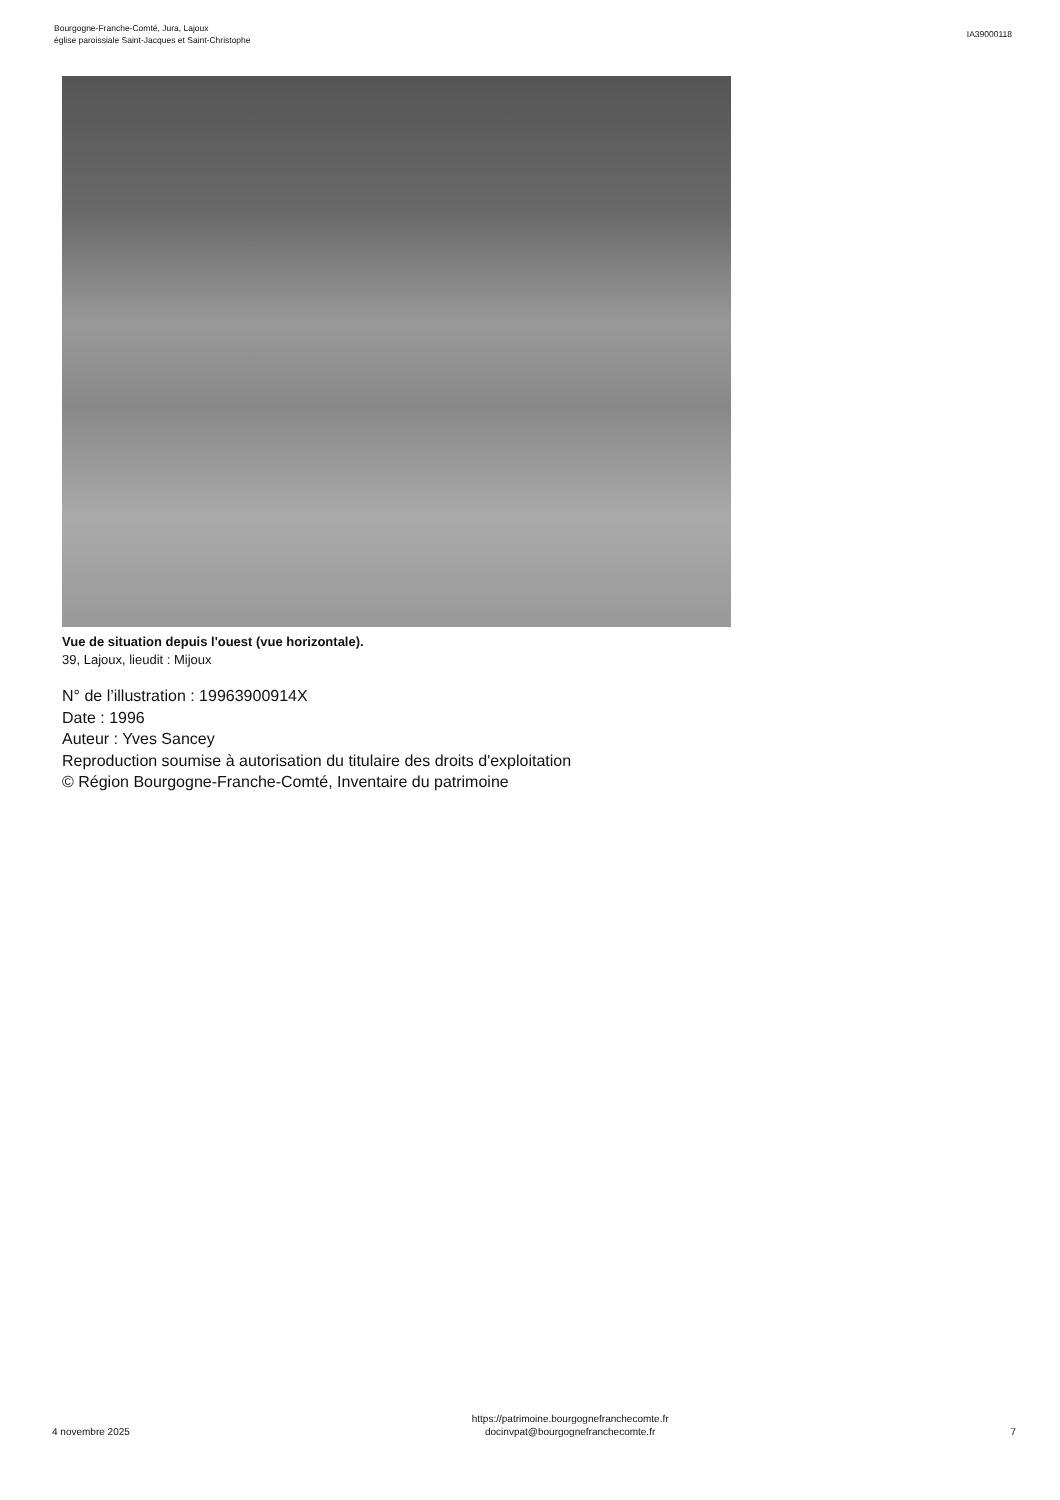Bourgogne-Franche-Comté, Jura, Lajoux
église paroissiale Saint-Jacques et Saint-Christophe
IA39000118
Vue de situation depuis l'ouest (vue horizontale).
39, Lajoux, lieudit : Mijoux
N° de l’illustration : 19963900914X
Date : 1996
Auteur : Yves Sancey
Reproduction soumise à autorisation du titulaire des droits d'exploitation
© Région Bourgogne-Franche-Comté, Inventaire du patrimoine
4 novembre 2025
https://patrimoine.bourgognefranchecomte.fr
docinvpat@bourgognefranchecomte.fr
7